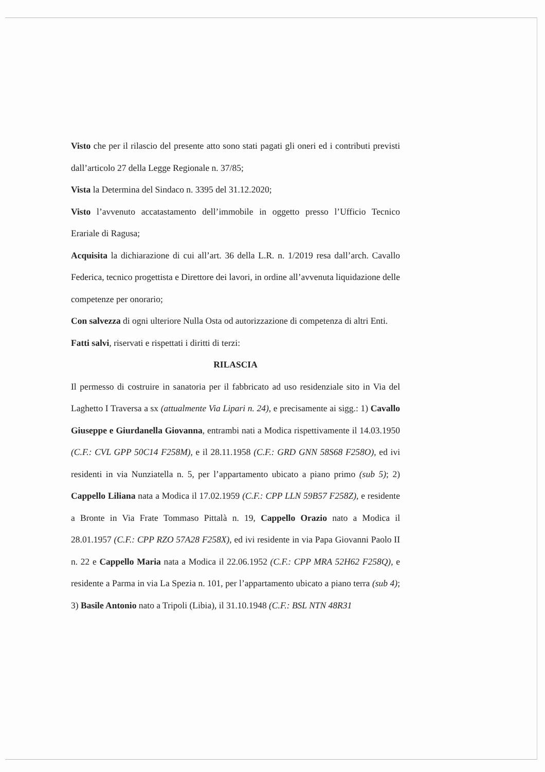Visto che per il rilascio del presente atto sono stati pagati gli oneri ed i contributi previsti dall’articolo 27 della Legge Regionale n. 37/85;
Vista la Determina del Sindaco n. 3395 del 31.12.2020;
Visto l’avvenuto accatastamento dell’immobile in oggetto presso l’Ufficio Tecnico Erariale di Ragusa;
Acquisita la dichiarazione di cui all’art. 36 della L.R. n. 1/2019 resa dall’arch. Cavallo Federica, tecnico progettista e Direttore dei lavori, in ordine all’avvenuta liquidazione delle competenze per onorario;
Con salvezza di ogni ulteriore Nulla Osta od autorizzazione di competenza di altri Enti.
Fatti salvi, riservati e rispettati i diritti di terzi:
RILASCIA
Il permesso di costruire in sanatoria per il fabbricato ad uso residenziale sito in Via del Laghetto I Traversa a sx (attualmente Via Lipari n. 24), e precisamente ai sigg.: 1) Cavallo Giuseppe e Giurdanella Giovanna, entrambi nati a Modica rispettivamente il 14.03.1950 (C.F.: CVL GPP 50C14 F258M), e il 28.11.1958 (C.F.: GRD GNN 58S68 F258O), ed ivi residenti in via Nunziatella n. 5, per l’appartamento ubicato a piano primo (sub 5); 2) Cappello Liliana nata a Modica il 17.02.1959 (C.F.: CPP LLN 59B57 F258Z), e residente a Bronte in Via Frate Tommaso Pittalà n. 19, Cappello Orazio nato a Modica il 28.01.1957 (C.F.: CPP RZO 57A28 F258X), ed ivi residente in via Papa Giovanni Paolo II n. 22 e Cappello Maria nata a Modica il 22.06.1952 (C.F.: CPP MRA 52H62 F258Q), e residente a Parma in via La Spezia n. 101, per l’appartamento ubicato a piano terra (sub 4); 3) Basile Antonio nato a Tripoli (Libia), il 31.10.1948 (C.F.: BSL NTN 48R31